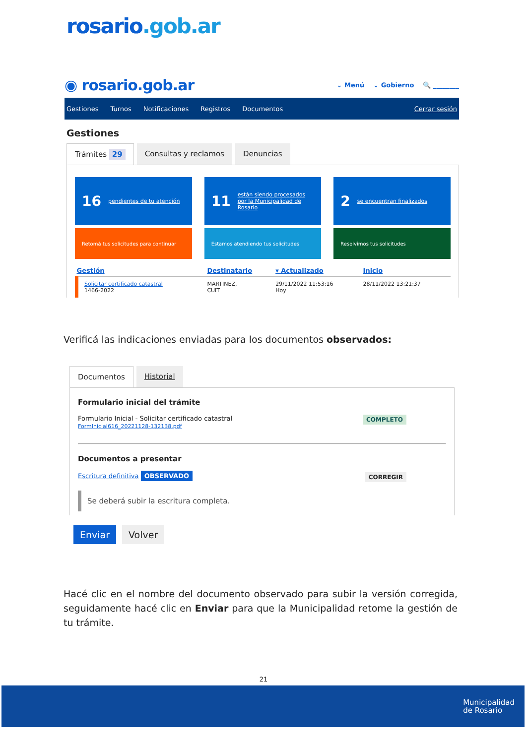rosario.gob.ar
◉ rosario.gob.ar
⌄ Menú ⌄ Gobierno 🔍 ________
Gestiones Turnos Notificaciones Registros Documentos Cerrar sesión
Gestiones
Trámites 29 Consultas y reclamos Denuncias
16 pendientes de tu atención
11 están siendo procesados por la Municipalidad de Rosario
2 se encuentran finalizados
Retomá tus solicitudes para continuar
Estamos atendiendo tus solicitudes
Resolvimos tus solicitudes
| Gestión | Destinatario | ▾ Actualizado | Inicio |
| --- | --- | --- | --- |
| Solicitar certificado catastral 1466-2022 | MARTINEZ, CUIT | 29/11/2022 11:53:16 Hoy | 28/11/2022 13:21:37 |
Verificá las indicaciones enviadas para los documentos observados:
Documentos Historial
Formulario inicial del trámite
COMPLETO Formulario Inicial - Solicitar certificado catastral
FormInicial616_20221128-132138.pdf
Documentos a presentar
CORREGIR Escritura definitiva OBSERVADO
Se deberá subir la escritura completa.
Enviar Volver
Hacé clic en el nombre del documento observado para subir la versión corregida, seguidamente hacé clic en Enviar para que la Municipalidad retome la gestión de tu trámite.
21
Municipalidad
de Rosario